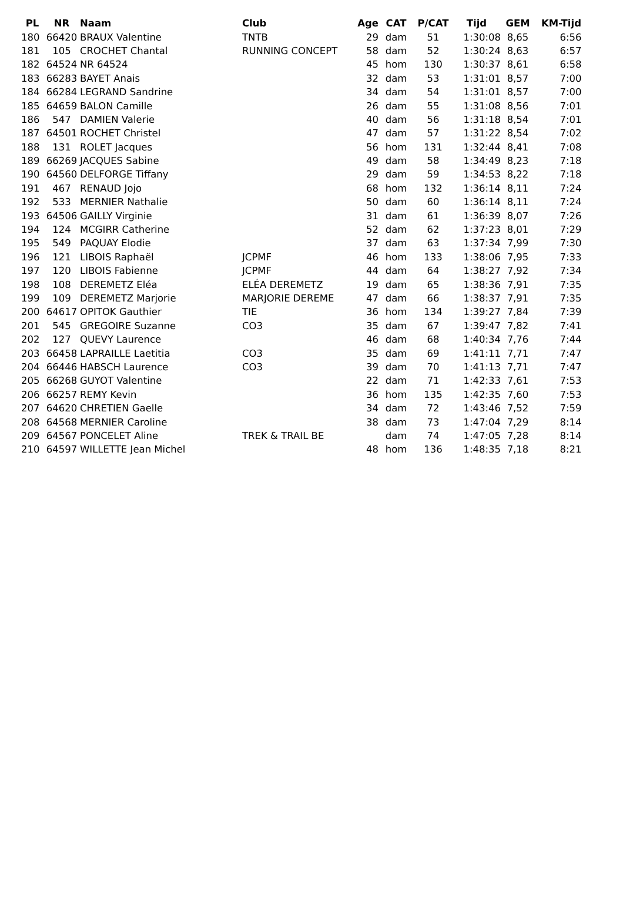| PL | NR | Naam | Club | Age | CAT | P/CAT | Tijd | GEM | KM-Tijd |
| --- | --- | --- | --- | --- | --- | --- | --- | --- | --- |
| 180 | 66420 | BRAUX Valentine | TNTB | 29 | dam | 51 | 1:30:08 | 8,65 | 6:56 |
| 181 | 105 | CROCHET Chantal | RUNNING CONCEPT | 58 | dam | 52 | 1:30:24 | 8,63 | 6:57 |
| 182 | 64524 | NR 64524 | | 45 | hom | 130 | 1:30:37 | 8,61 | 6:58 |
| 183 | 66283 | BAYET Anais | | 32 | dam | 53 | 1:31:01 | 8,57 | 7:00 |
| 184 | 66284 | LEGRAND Sandrine | | 34 | dam | 54 | 1:31:01 | 8,57 | 7:00 |
| 185 | 64659 | BALON Camille | | 26 | dam | 55 | 1:31:08 | 8,56 | 7:01 |
| 186 | 547 | DAMIEN Valerie | | 40 | dam | 56 | 1:31:18 | 8,54 | 7:01 |
| 187 | 64501 | ROCHET Christel | | 47 | dam | 57 | 1:31:22 | 8,54 | 7:02 |
| 188 | 131 | ROLET Jacques | | 56 | hom | 131 | 1:32:44 | 8,41 | 7:08 |
| 189 | 66269 | JACQUES Sabine | | 49 | dam | 58 | 1:34:49 | 8,23 | 7:18 |
| 190 | 64560 | DELFORGE Tiffany | | 29 | dam | 59 | 1:34:53 | 8,22 | 7:18 |
| 191 | 467 | RENAUD Jojo | | 68 | hom | 132 | 1:36:14 | 8,11 | 7:24 |
| 192 | 533 | MERNIER Nathalie | | 50 | dam | 60 | 1:36:14 | 8,11 | 7:24 |
| 193 | 64506 | GAILLY Virginie | | 31 | dam | 61 | 1:36:39 | 8,07 | 7:26 |
| 194 | 124 | MCGIRR Catherine | | 52 | dam | 62 | 1:37:23 | 8,01 | 7:29 |
| 195 | 549 | PAQUAY Elodie | | 37 | dam | 63 | 1:37:34 | 7,99 | 7:30 |
| 196 | 121 | LIBOIS Raphaël | JCPMF | 46 | hom | 133 | 1:38:06 | 7,95 | 7:33 |
| 197 | 120 | LIBOIS Fabienne | JCPMF | 44 | dam | 64 | 1:38:27 | 7,92 | 7:34 |
| 198 | 108 | DEREMETZ Eléa | ELÉA DEREMETZ | 19 | dam | 65 | 1:38:36 | 7,91 | 7:35 |
| 199 | 109 | DEREMETZ Marjorie | MARJORIE DEREME | 47 | dam | 66 | 1:38:37 | 7,91 | 7:35 |
| 200 | 64617 | OPITOK Gauthier | TIE | 36 | hom | 134 | 1:39:27 | 7,84 | 7:39 |
| 201 | 545 | GREGOIRE Suzanne | CO3 | 35 | dam | 67 | 1:39:47 | 7,82 | 7:41 |
| 202 | 127 | QUEVY Laurence | | 46 | dam | 68 | 1:40:34 | 7,76 | 7:44 |
| 203 | 66458 | LAPRAILLE Laetitia | CO3 | 35 | dam | 69 | 1:41:11 | 7,71 | 7:47 |
| 204 | 66446 | HABSCH Laurence | CO3 | 39 | dam | 70 | 1:41:13 | 7,71 | 7:47 |
| 205 | 66268 | GUYOT Valentine | | 22 | dam | 71 | 1:42:33 | 7,61 | 7:53 |
| 206 | 66257 | REMY Kevin | | 36 | hom | 135 | 1:42:35 | 7,60 | 7:53 |
| 207 | 64620 | CHRETIEN Gaelle | | 34 | dam | 72 | 1:43:46 | 7,52 | 7:59 |
| 208 | 64568 | MERNIER Caroline | | 38 | dam | 73 | 1:47:04 | 7,29 | 8:14 |
| 209 | 64567 | PONCELET Aline | TREK & TRAIL BE | | dam | 74 | 1:47:05 | 7,28 | 8:14 |
| 210 | 64597 | WILLETTE Jean Michel | | 48 | hom | 136 | 1:48:35 | 7,18 | 8:21 |